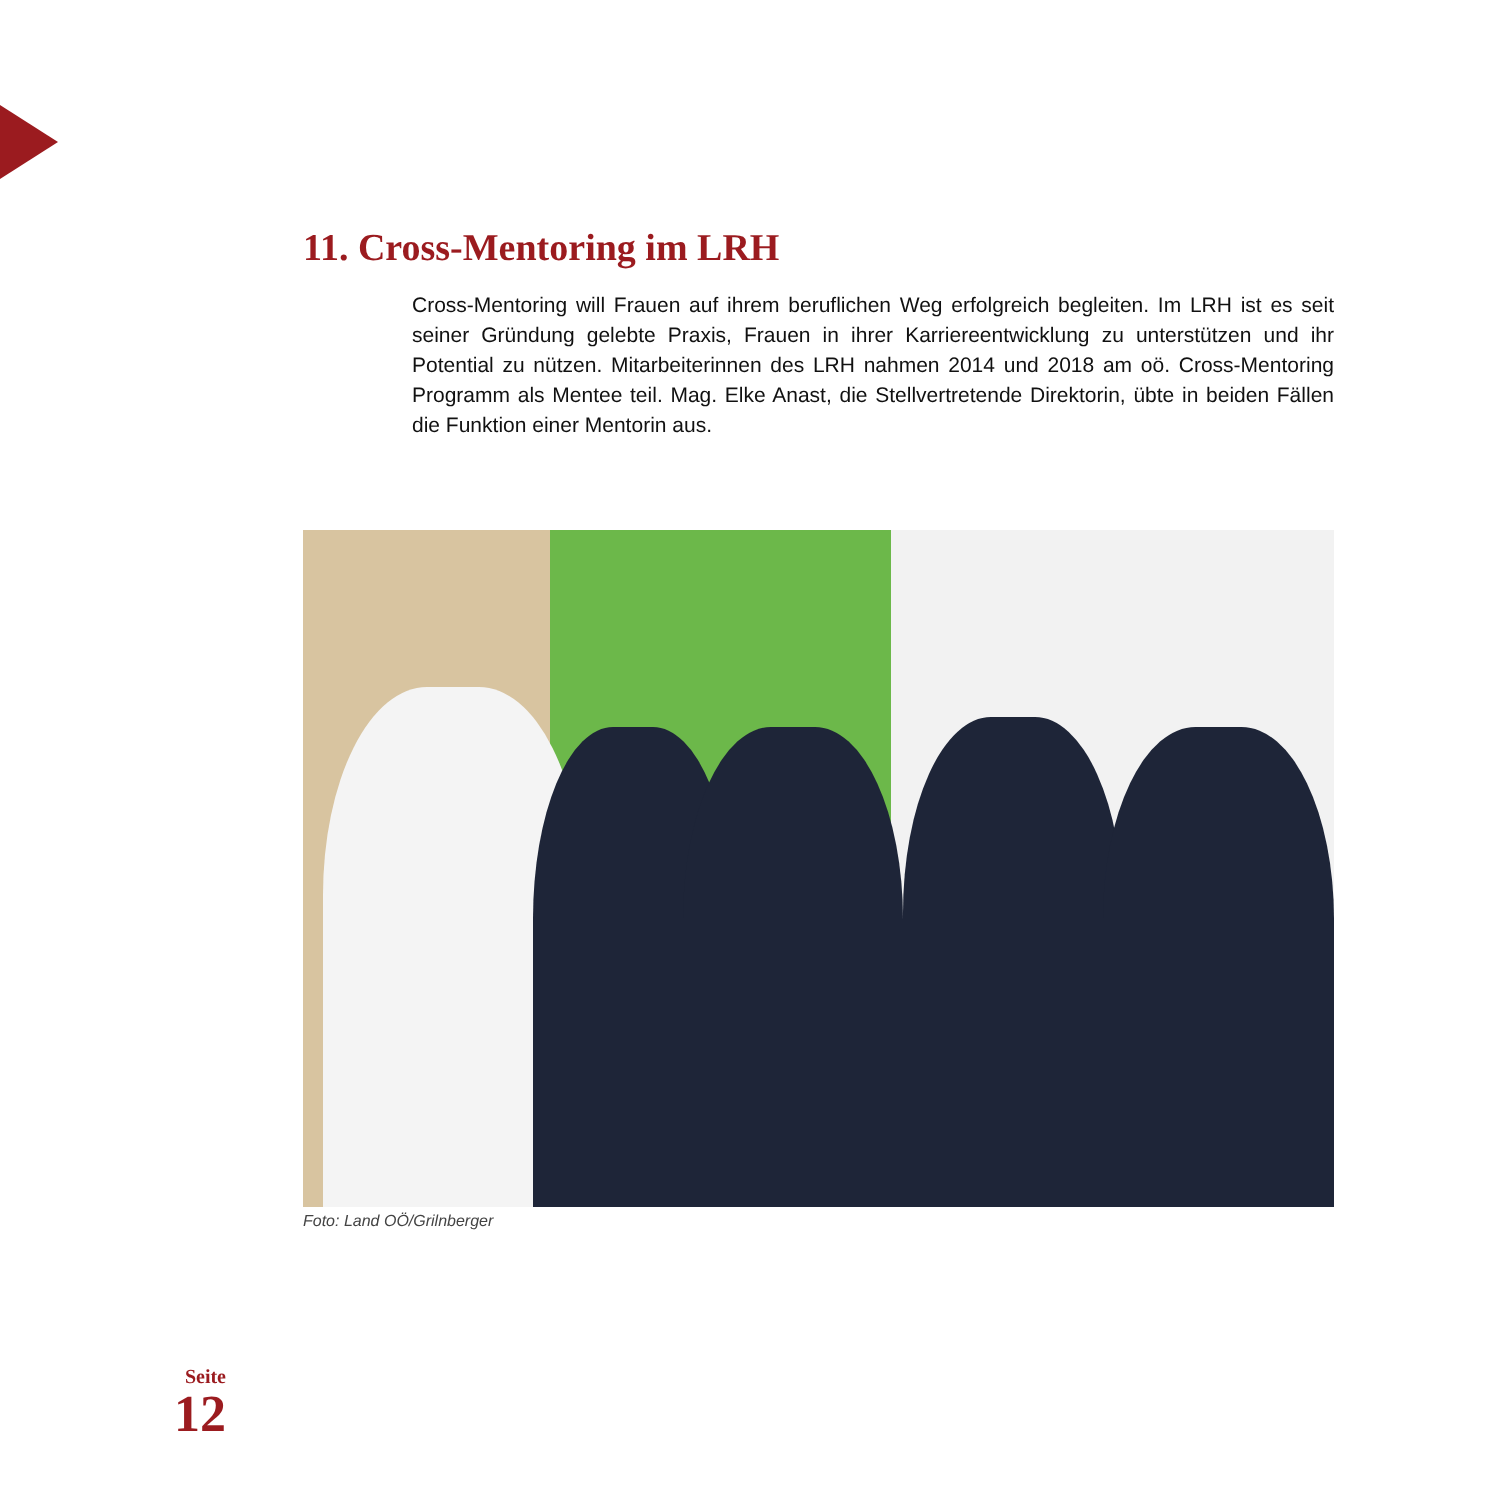11. Cross-Mentoring im LRH
Cross-Mentoring will Frauen auf ihrem beruflichen Weg erfolgreich begleiten. Im LRH ist es seit seiner Gründung gelebte Praxis, Frauen in ihrer Karriereentwicklung zu unterstützen und ihr Potential zu nützen. Mitarbeiterinnen des LRH nahmen 2014 und 2018 am oö. Cross-Mentoring Programm als Mentee teil. Mag. Elke Anast, die Stellvertretende Direktorin, übte in beiden Fällen die Funktion einer Mentorin aus.
Foto: Land OÖ/Grilnberger
Seite
12